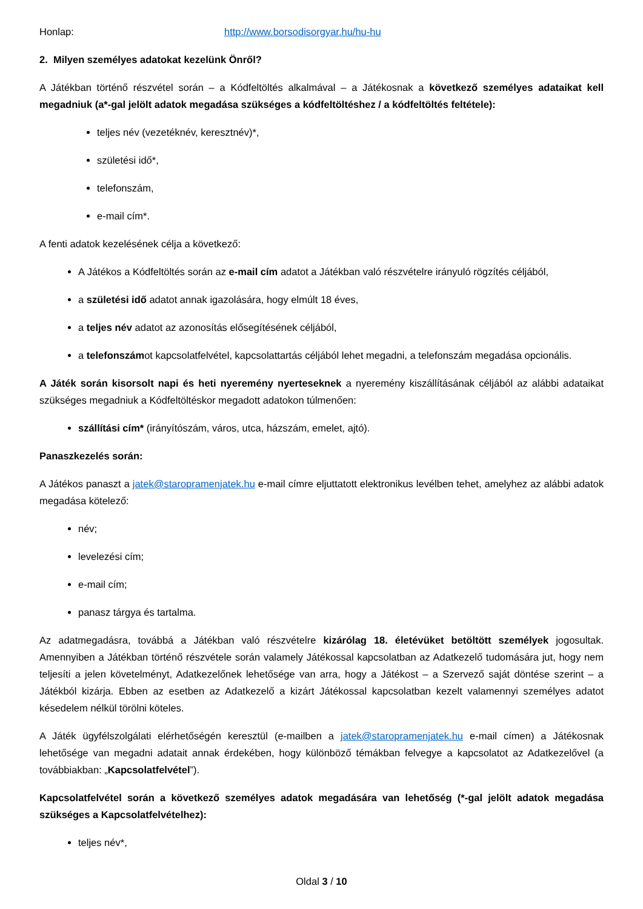Honlap: http://www.borsodisorgyar.hu/hu-hu
2. Milyen személyes adatokat kezelünk Önről?
A Játékban történő részvétel során – a Kódfeltöltés alkalmával – a Játékosnak a következő személyes adataikat kell megadniuk (a*-gal jelölt adatok megadása szükséges a kódfeltöltéshez / a kódfeltöltés feltétele):
teljes név (vezetéknév, keresztnév)*,
születési idő*,
telefonszám,
e-mail cím*.
A fenti adatok kezelésének célja a következő:
A Játékos a Kódfeltöltés során az e-mail cím adatot a Játékban való részvételre irányuló rögzítés céljából,
a születési idő adatot annak igazolására, hogy elmúlt 18 éves,
a teljes név adatot az azonosítás elősegítésének céljából,
a telefonszámot kapcsolatfelvétel, kapcsolattartás céljából lehet megadni, a telefonszám megadása opcionális.
A Játék során kisorsolt napi és heti nyeremény nyerteseknek a nyeremény kiszállításának céljából az alábbi adataikat szükséges megadniuk a Kódfeltöltéskor megadott adatokon túlmenően:
szállítási cím* (irányítószám, város, utca, házszám, emelet, ajtó).
Panaszkezelés során:
A Játékos panaszt a jatek@staropramenjatek.hu e-mail címre eljuttatott elektronikus levélben tehet, amelyhez az alábbi adatok megadása kötelező:
név;
levelezési cím;
e-mail cím;
panasz tárgya és tartalma.
Az adatmegadásra, továbbá a Játékban való részvételre kizárólag 18. életévüket betöltött személyek jogosultak. Amennyiben a Játékban történő részvétele során valamely Játékossal kapcsolatban az Adatkezelő tudomására jut, hogy nem teljesíti a jelen követelményt, Adatkezelőnek lehetősége van arra, hogy a Játékost – a Szervező saját döntése szerint – a Játékból kizárja. Ebben az esetben az Adatkezelő a kizárt Játékossal kapcsolatban kezelt valamennyi személyes adatot késedelem nélkül törölni köteles.
A Játék ügyfélszolgálati elérhetőségén keresztül (e-mailben a jatek@staropramenjatek.hu e-mail címen) a Játékosnak lehetősége van megadni adatait annak érdekében, hogy különböző témákban felvegye a kapcsolatot az Adatkezelővel (a továbbiakban: „Kapcsolatfelvétel”).
Kapcsolatfelvétel során a következő személyes adatok megadására van lehetőség (*-gal jelölt adatok megadása szükséges a Kapcsolatfelvételhez):
teljes név*,
Oldal 3 / 10